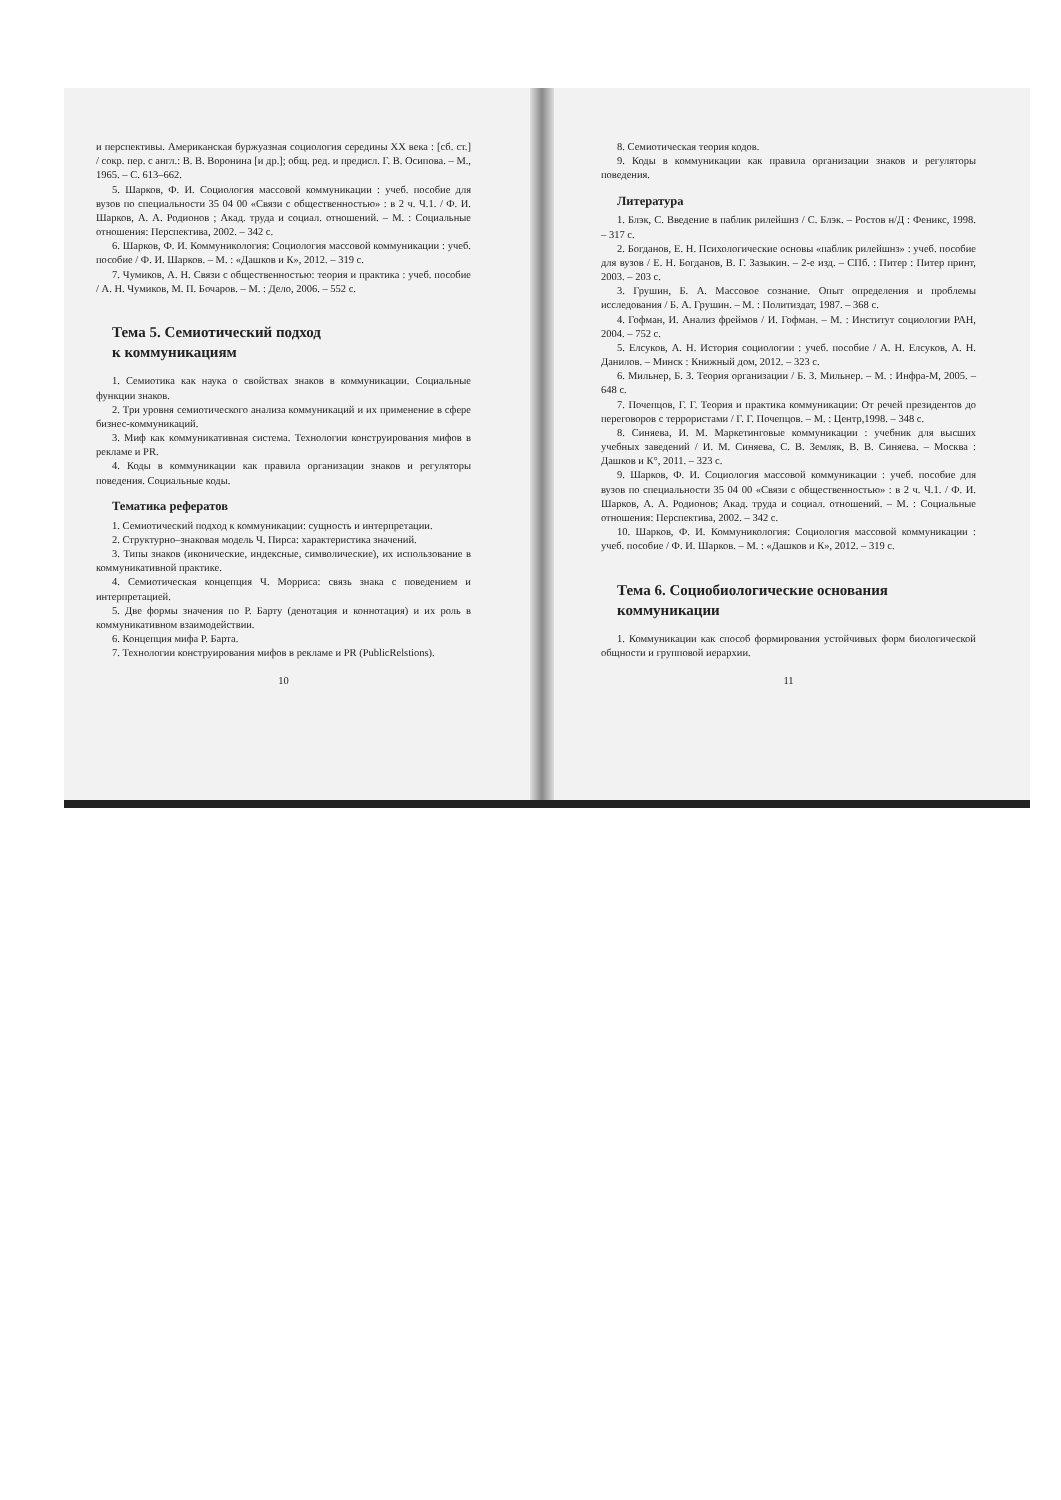и перспективы. Американская буржуазная социология середины XX века : [сб. ст.] / сокр. пер. с англ.: В. В. Воронина [и др.]; общ. ред. и предисл. Г. В. Осипова. – М., 1965. – С. 613–662.
5. Шарков, Ф. И. Социология массовой коммуникации : учеб. пособие для вузов по специальности 35 04 00 «Связи с общественностью» : в 2 ч. Ч.1. / Ф. И. Шарков, А. А. Родионов ; Акад. труда и социал. отношений. – М. : Социальные отношения: Перспектива, 2002. – 342 с.
6. Шарков, Ф. И. Коммуникология: Социология массовой коммуникации : учеб. пособие / Ф. И. Шарков. – М. : «Дашков и К», 2012. – 319 с.
7. Чумиков, А. Н. Связи с общественностью: теория и практика : учеб. пособие / А. Н. Чумиков, М. П. Бочаров. – М. : Дело, 2006. – 552 с.
Тема 5. Семиотический подход
к коммуникациям
1. Семиотика как наука о свойствах знаков в коммуникации. Социальные функции знаков.
2. Три уровня семиотического анализа коммуникаций и их применение в сфере бизнес-коммуникаций.
3. Миф как коммуникативная система. Технологии конструирования мифов в рекламе и PR.
4. Коды в коммуникации как правила организации знаков и регуляторы поведения. Социальные коды.
Тематика рефератов
1. Семиотический подход к коммуникации: сущность и интерпретации.
2. Структурно–знаковая модель Ч. Пирса: характеристика значений.
3. Типы знаков (иконические, индексные, символические), их использование в коммуникативной практике.
4. Семиотическая концепция Ч. Морриса: связь знака с поведением и интерпретацией.
5. Две формы значения по Р. Барту (денотация и коннотация) и их роль в коммуникативном взаимодействии.
6. Концепция мифа Р. Барта.
7. Технологии конструирования мифов в рекламе и PR (PublicRelstions).
10
8. Семиотическая теория кодов.
9. Коды в коммуникации как правила организации знаков и регуляторы поведения.
Литература
1. Блэк, С. Введение в паблик рилейшнз / С. Блэк. – Ростов н/Д : Феникс, 1998. – 317 с.
2. Богданов, Е. Н. Психологические основы «паблик рилейшнз» : учеб. пособие для вузов / Е. Н. Богданов, В. Г. Зазыкин. – 2-е изд. – СПб. : Питер : Питер принт, 2003. – 203 с.
3. Грушин, Б. А. Массовое сознание. Опыт определения и проблемы исследования / Б. А. Грушин. – М. : Политиздат, 1987. – 368 с.
4. Гофман, И. Анализ фреймов / И. Гофман. – М. : Институт социологии РАН, 2004. – 752 с.
5. Елсуков, А. Н. История социологии : учеб. пособие / А. Н. Елсуков, А. Н. Данилов. – Минск : Книжный дом, 2012. – 323 с.
6. Мильнер, Б. З. Теория организации / Б. З. Мильнер. – М. : Инфра-М, 2005. – 648 с.
7. Почепцов, Г. Г. Теория и практика коммуникации: От речей президентов до переговоров с террористами / Г. Г. Почепцов. – М. : Центр,1998. – 348 с.
8. Синяева, И. М. Маркетинговые коммуникации : учебник для высших учебных заведений / И. М. Синяева, С. В. Земляк, В. В. Синяева. – Москва : Дашков и К°, 2011. – 323 с.
9. Шарков, Ф. И. Социология массовой коммуникации : учеб. пособие для вузов по специальности 35 04 00 «Связи с общественностью» : в 2 ч. Ч.1. / Ф. И. Шарков, А. А. Родионов; Акад. труда и социал. отношений. – М. : Социальные отношения: Перспектива, 2002. – 342 с.
10. Шарков, Ф. И. Коммуникология: Социология массовой коммуникации : учеб. пособие / Ф. И. Шарков. – М. : «Дашков и К», 2012. – 319 с.
Тема 6. Социобиологические основания
коммуникации
1. Коммуникации как способ формирования устойчивых форм биологической общности и групповой иерархии.
11